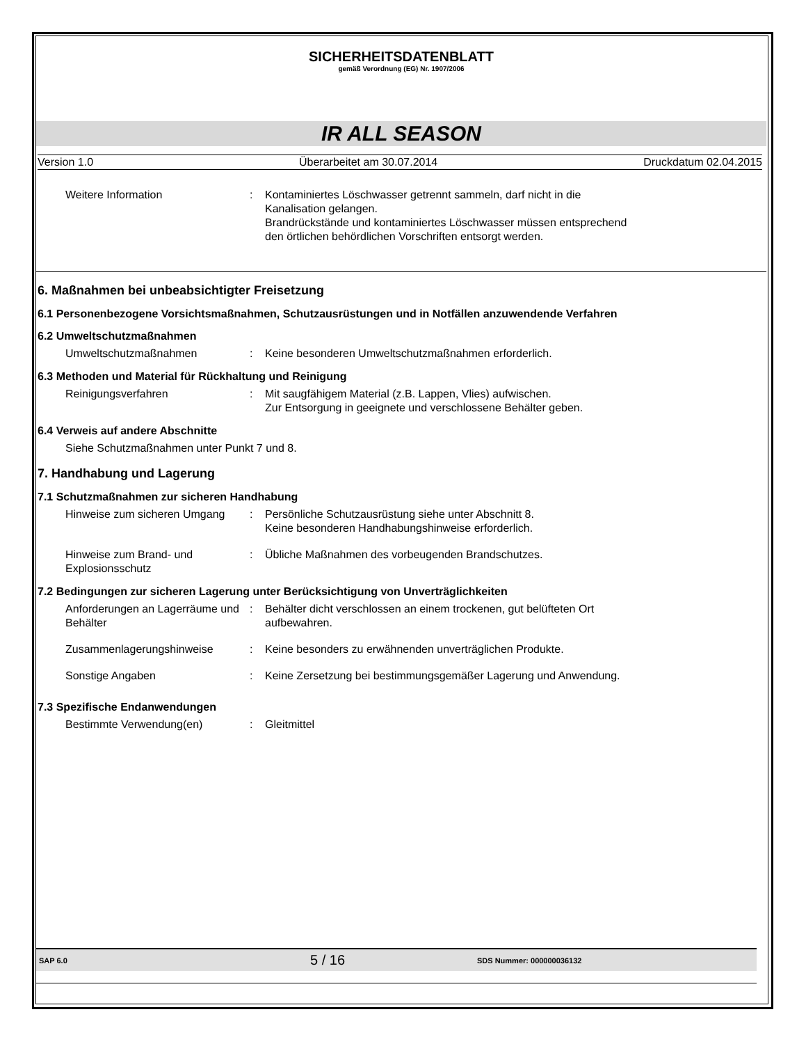SICHERHEITSDATENBLATT
gemäß Verordnung (EG) Nr. 1907/2006
IR ALL SEASON
Version 1.0 Überarbeitet am 30.07.2014 Druckdatum 02.04.2015
Weitere Information : Kontaminiertes Löschwasser getrennt sammeln, darf nicht in die Kanalisation gelangen.
Brandrückstände und kontaminiertes Löschwasser müssen entsprechend den örtlichen behördlichen Vorschriften entsorgt werden.
6. Maßnahmen bei unbeabsichtigter Freisetzung
6.1 Personenbezogene Vorsichtsmaßnahmen, Schutzausrüstungen und in Notfällen anzuwendende Verfahren
6.2 Umweltschutzmaßnahmen
Umweltschutzmaßnahmen : Keine besonderen Umweltschutzmaßnahmen erforderlich.
6.3 Methoden und Material für Rückhaltung und Reinigung
Reinigungsverfahren : Mit saugfähigem Material (z.B. Lappen, Vlies) aufwischen.
Zur Entsorgung in geeignete und verschlossene Behälter geben.
6.4 Verweis auf andere Abschnitte
Siehe Schutzmaßnahmen unter Punkt 7 und 8.
7. Handhabung und Lagerung
7.1 Schutzmaßnahmen zur sicheren Handhabung
Hinweise zum sicheren Umgang
: Persönliche Schutzausrüstung siehe unter Abschnitt 8.
Keine besonderen Handhabungshinweise erforderlich.
Hinweise zum Brand- und Explosionsschutz
: Übliche Maßnahmen des vorbeugenden Brandschutzes.
7.2 Bedingungen zur sicheren Lagerung unter Berücksichtigung von Unverträglichkeiten
Anforderungen an Lagerräume und Behälter
: Behälter dicht verschlossen an einem trockenen, gut belüfteten Ort aufbewahren.
Zusammenlagerungshinweise : Keine besonders zu erwähnenden unverträglichen Produkte.
Sonstige Angaben : Keine Zersetzung bei bestimmungsgemäßer Lagerung und Anwendung.
7.3 Spezifische Endanwendungen
Bestimmte Verwendung(en) : Gleitmittel
SAP 6.0 5 / 16 SDS Nummer: 000000036132